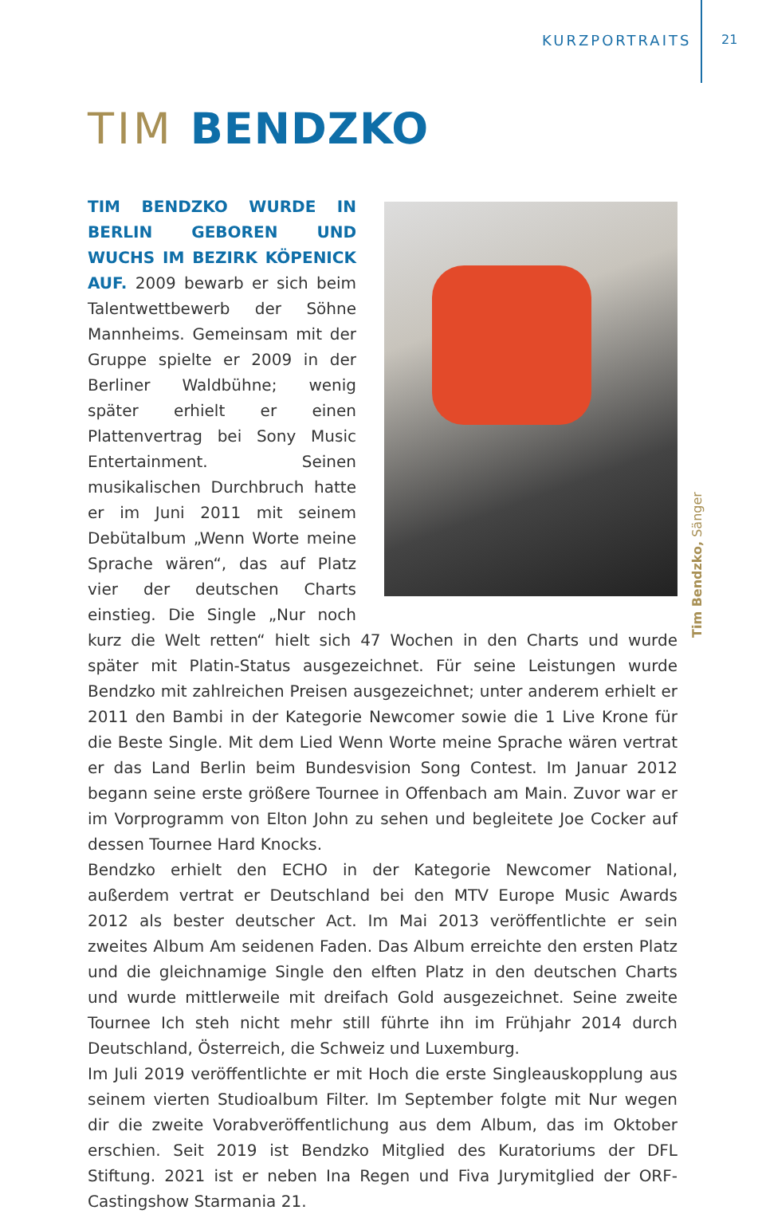KURZPORTRAITS 21
TIM BENDZKO
TIM BENDZKO WURDE IN BERLIN GEBOREN UND WUCHS IM BEZIRK KÖPENICK AUF. 2009 bewarb er sich beim Talentwettbewerb der Söhne Mannheims. Gemeinsam mit der Gruppe spielte er 2009 in der Berliner Waldbühne; wenig später erhielt er einen Plattenvertrag bei Sony Music Entertainment. Seinen musikalischen Durchbruch hatte er im Juni 2011 mit seinem Debütalbum „Wenn Worte meine Sprache wären“, das auf Platz vier der deutschen Charts einstieg. Die Single „Nur noch kurz die Welt retten“ hielt sich 47 Wochen in den Charts und wurde später mit Platin-Status ausgezeichnet. Für seine Leistungen wurde Bendzko mit zahlreichen Preisen ausgezeichnet; unter anderem erhielt er 2011 den Bambi in der Kategorie Newcomer sowie die 1 Live Krone für die Beste Single. Mit dem Lied Wenn Worte meine Sprache wären vertrat er das Land Berlin beim Bundesvision Song Contest. Im Januar 2012 begann seine erste größere Tournee in Offenbach am Main. Zuvor war er im Vorprogramm von Elton John zu sehen und begleitete Joe Cocker auf dessen Tournee Hard Knocks.
Bendzko erhielt den ECHO in der Kategorie Newcomer National, außerdem vertrat er Deutschland bei den MTV Europe Music Awards 2012 als bester deutscher Act. Im Mai 2013 veröffentlichte er sein zweites Album Am seidenen Faden. Das Album erreichte den ersten Platz und die gleichnamige Single den elften Platz in den deutschen Charts und wurde mittlerweile mit dreifach Gold ausgezeichnet. Seine zweite Tournee Ich steh nicht mehr still führte ihn im Frühjahr 2014 durch Deutschland, Österreich, die Schweiz und Luxemburg.
Im Juli 2019 veröffentlichte er mit Hoch die erste Singleauskopplung aus seinem vierten Studioalbum Filter. Im September folgte mit Nur wegen dir die zweite Vorabveröffentlichung aus dem Album, das im Oktober erschien. Seit 2019 ist Bendzko Mitglied des Kuratoriums der DFL Stiftung. 2021 ist er neben Ina Regen und Fiva Jurymitglied der ORF-Castingshow Starmania 21.
Tim Bendzko, Sänger